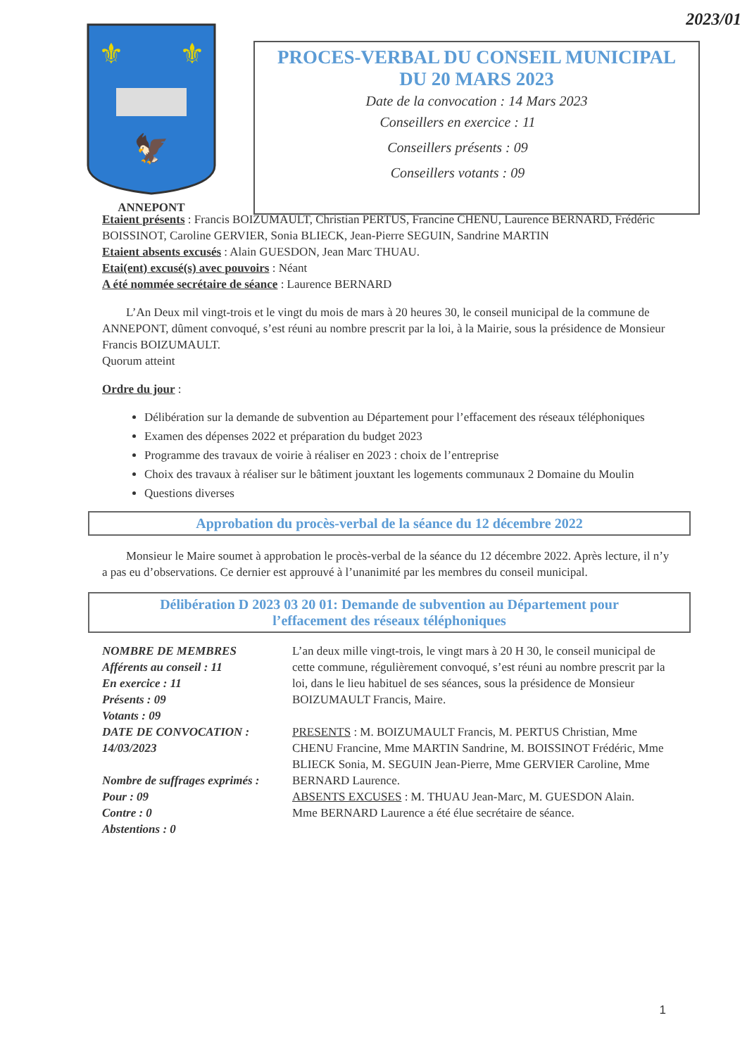2023/01
⚜
⚜
🦅
ANNEPONT
PROCES-VERBAL DU CONSEIL MUNICIPAL
DU 20 MARS 2023
Date de la convocation : 14 Mars 2023
Conseillers en exercice : 11
Conseillers présents : 09
Conseillers votants : 09
Etaient présents : Francis BOIZUMAULT, Christian PERTUS, Francine CHENU, Laurence BERNARD, Frédéric BOISSINOT, Caroline GERVIER, Sonia BLIECK, Jean-Pierre SEGUIN, Sandrine MARTIN
Etaient absents excusés : Alain GUESDON, Jean Marc THUAU.
Etai(ent) excusé(s) avec pouvoirs : Néant
A été nommée secrétaire de séance : Laurence BERNARD
  L’An Deux mil vingt-trois et le vingt du mois de mars à 20 heures 30, le conseil municipal de la commune de ANNEPONT, dûment convoqué, s’est réuni au nombre prescrit par la loi, à la Mairie, sous la présidence de Monsieur Francis BOIZUMAULT.
Quorum atteint
Ordre du jour :
Délibération sur la demande de subvention au Département pour l’effacement des réseaux téléphoniques
Examen des dépenses 2022 et préparation du budget 2023
Programme des travaux de voirie à réaliser en 2023 : choix de l’entreprise
Choix des travaux à réaliser sur le bâtiment jouxtant les logements communaux 2 Domaine du Moulin
Questions diverses
Approbation du procès-verbal de la séance du 12 décembre 2022
  Monsieur le Maire soumet à approbation le procès-verbal de la séance du 12 décembre 2022. Après lecture, il n’y a pas eu d’observations. Ce dernier est approuvé à l’unanimité par les membres du conseil municipal.
Délibération D 2023 03 20 01: Demande de subvention au Département pour
l’effacement des réseaux téléphoniques
NOMBRE DE MEMBRES
Afférents au conseil : 11
En exercice : 11
Présents : 09
Votants : 09
DATE DE CONVOCATION : 14/03/2023
Nombre de suffrages exprimés :
Pour : 09
Contre : 0
Abstentions : 0
L’an deux mille vingt-trois, le vingt mars à 20 H 30, le conseil municipal de cette commune, régulièrement convoqué, s’est réuni au nombre prescrit par la loi, dans le lieu habituel de ses séances, sous la présidence de Monsieur BOIZUMAULT Francis, Maire.
PRESENTS : M. BOIZUMAULT Francis, M. PERTUS Christian, Mme CHENU Francine, Mme MARTIN Sandrine, M. BOISSINOT Frédéric, Mme BLIECK Sonia, M. SEGUIN Jean-Pierre, Mme GERVIER Caroline, Mme BERNARD Laurence.
ABSENTS EXCUSES : M. THUAU Jean-Marc, M. GUESDON Alain.
Mme BERNARD Laurence a été élue secrétaire de séance.
1